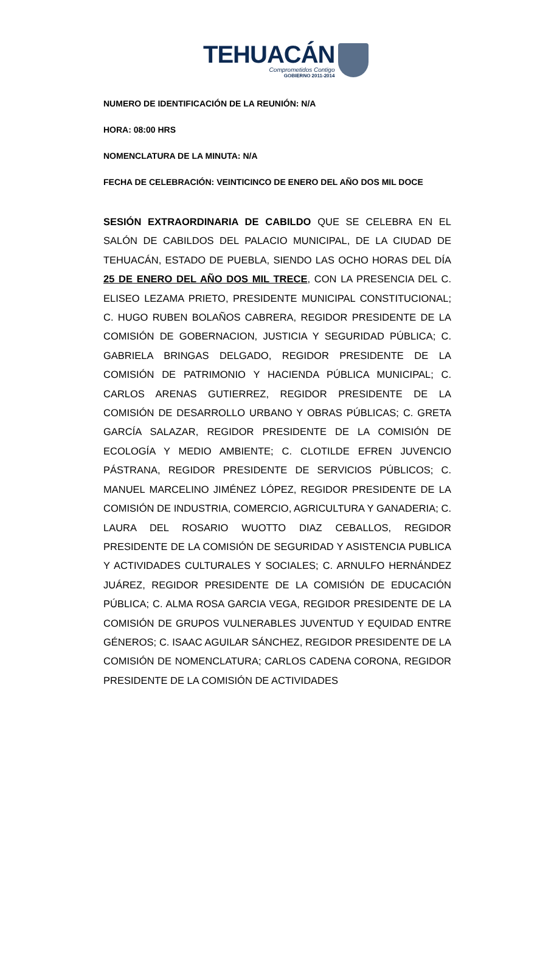TEHUACÁN
Comprometidos Contigo
GOBIERNO 2011-2014
NUMERO DE IDENTIFICACIÓN DE LA REUNIÓN: N/A
HORA: 08:00 HRS
NOMENCLATURA DE LA MINUTA: N/A
FECHA DE CELEBRACIÓN: VEINTICINCO DE ENERO DEL AÑO DOS MIL DOCE
SESIÓN EXTRAORDINARIA DE CABILDO QUE SE CELEBRA EN EL SALÓN DE CABILDOS DEL PALACIO MUNICIPAL, DE LA CIUDAD DE TEHUACÁN, ESTADO DE PUEBLA, SIENDO LAS OCHO HORAS DEL DÍA 25 DE ENERO DEL AÑO DOS MIL TRECE, CON LA PRESENCIA DEL C. ELISEO LEZAMA PRIETO, PRESIDENTE MUNICIPAL CONSTITUCIONAL; C. HUGO RUBEN BOLAÑOS CABRERA, REGIDOR PRESIDENTE DE LA COMISIÓN DE GOBERNACION, JUSTICIA Y SEGURIDAD PÚBLICA; C. GABRIELA BRINGAS DELGADO, REGIDOR PRESIDENTE DE LA COMISIÓN DE PATRIMONIO Y HACIENDA PÚBLICA MUNICIPAL; C. CARLOS ARENAS GUTIERREZ, REGIDOR PRESIDENTE DE LA COMISIÓN DE DESARROLLO URBANO Y OBRAS PÚBLICAS; C. GRETA GARCÍA SALAZAR, REGIDOR PRESIDENTE DE LA COMISIÓN DE ECOLOGÍA Y MEDIO AMBIENTE; C. CLOTILDE EFREN JUVENCIO PÁSTRANA, REGIDOR PRESIDENTE DE SERVICIOS PÚBLICOS; C. MANUEL MARCELINO JIMÉNEZ LÓPEZ, REGIDOR PRESIDENTE DE LA COMISIÓN DE INDUSTRIA, COMERCIO, AGRICULTURA Y GANADERIA; C. LAURA DEL ROSARIO WUOTTO DIAZ CEBALLOS, REGIDOR PRESIDENTE DE LA COMISIÓN DE SEGURIDAD Y ASISTENCIA PUBLICA Y ACTIVIDADES CULTURALES Y SOCIALES; C. ARNULFO HERNÁNDEZ JUÁREZ, REGIDOR PRESIDENTE DE LA COMISIÓN DE EDUCACIÓN PÚBLICA; C. ALMA ROSA GARCIA VEGA, REGIDOR PRESIDENTE DE LA COMISIÓN DE GRUPOS VULNERABLES JUVENTUD Y EQUIDAD ENTRE GÉNEROS; C. ISAAC AGUILAR SÁNCHEZ, REGIDOR PRESIDENTE DE LA COMISIÓN DE NOMENCLATURA; CARLOS CADENA CORONA, REGIDOR PRESIDENTE DE LA COMISIÓN DE ACTIVIDADES